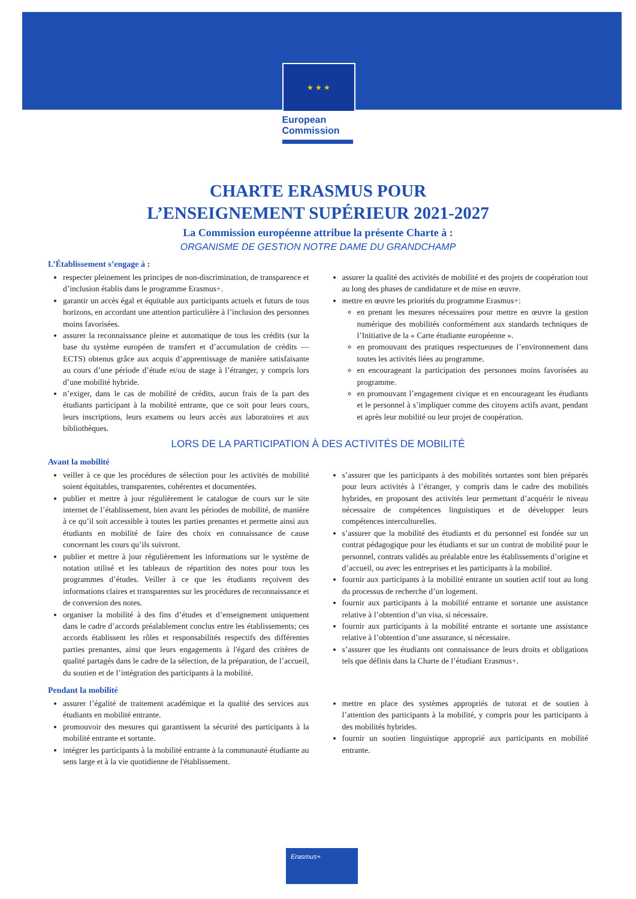★ ★ ★
European
Commission
CHARTE ERASMUS POUR
L’ENSEIGNEMENT SUPÉRIEUR 2021-2027
La Commission européenne attribue la présente Charte à :
ORGANISME DE GESTION NOTRE DAME DU GRANDCHAMP
L’Établissement s’engage à :
respecter pleinement les principes de non-discrimination, de transparence et d’inclusion établis dans le programme Erasmus+.
garantir un accès égal et équitable aux participants actuels et futurs de tous horizons, en accordant une attention particulière à l’inclusion des personnes moins favorisées.
assurer la reconnaissance pleine et automatique de tous les crédits (sur la base du système européen de transfert et d’accumulation de crédits — ECTS) obtenus grâce aux acquis d’apprentissage de manière satisfaisante au cours d’une période d’étude et/ou de stage à l’étranger, y compris lors d’une mobilité hybride.
n’exiger, dans le cas de mobilité de crédits, aucun frais de la part des étudiants participant à la mobilité entrante, que ce soit pour leurs cours, leurs inscriptions, leurs examens ou leurs accès aux laboratoires et aux bibliothèques.
assurer la qualité des activités de mobilité et des projets de coopération tout au long des phases de candidature et de mise en œuvre.
mettre en œuvre les priorités du programme Erasmus+:
en prenant les mesures nécessaires pour mettre en œuvre la gestion numérique des mobilités conformément aux standards techniques de l’Initiative de la « Carte étudiante européenne ».
en promouvant des pratiques respectueuses de l’environnement dans toutes les activités liées au programme.
en encourageant la participation des personnes moins favorisées au programme.
en promouvant l’engagement civique et en encourageant les étudiants et le personnel à s’impliquer comme des citoyens actifs avant, pendant et après leur mobilité ou leur projet de coopération.
LORS DE LA PARTICIPATION À DES ACTIVITÉS DE MOBILITÉ
Avant la mobilité
veiller à ce que les procédures de sélection pour les activités de mobilité soient équitables, transparentes, cohérentes et documentées.
publier et mettre à jour régulièrement le catalogue de cours sur le site internet de l’établissement, bien avant les périodes de mobilité, de manière à ce qu’il soit accessible à toutes les parties prenantes et permette ainsi aux étudiants en mobilité de faire des choix en connaissance de cause concernant les cours qu’ils suivront.
publier et mettre à jour régulièrement les informations sur le système de notation utilisé et les tableaux de répartition des notes pour tous les programmes d’études. Veiller à ce que les étudiants reçoivent des informations claires et transparentes sur les procédures de reconnaissance et de conversion des notes.
organiser la mobilité à des fins d’études et d’enseignement uniquement dans le cadre d’accords préalablement conclus entre les établissements; ces accords établissent les rôles et responsabilités respectifs des différentes parties prenantes, ainsi que leurs engagements à l'égard des critères de qualité partagés dans le cadre de la sélection, de la préparation, de l’accueil, du soutien et de l’intégration des participants à la mobilité.
s’assurer que les participants à des mobilités sortantes sont bien préparés pour leurs activités à l’étranger, y compris dans le cadre des mobilités hybrides, en proposant des activités leur permettant d’acquérir le niveau nécessaire de compétences linguistiques et de développer leurs compétences interculturelles.
s’assurer que la mobilité des étudiants et du personnel est fondée sur un contrat pédagogique pour les étudiants et sur un contrat de mobilité pour le personnel, contrats validés au préalable entre les établissements d’origine et d’accueil, ou avec les entreprises et les participants à la mobilité.
fournir aux participants à la mobilité entrante un soutien actif tout au long du processus de recherche d’un logement.
fournir aux participants à la mobilité entrante et sortante une assistance relative à l’obtention d’un visa, si nécessaire.
fournir aux participants à la mobilité entrante et sortante une assistance relative à l’obtention d’une assurance, si nécessaire.
s’assurer que les étudiants ont connaissance de leurs droits et obligations tels que définis dans la Charte de l’étudiant Erasmus+.
Pendant la mobilité
assurer l’égalité de traitement académique et la qualité des services aux étudiants en mobilité entrante.
promouvoir des mesures qui garantissent la sécurité des participants à la mobilité entrante et sortante.
intégrer les participants à la mobilité entrante à la communauté étudiante au sens large et à la vie quotidienne de l'établissement.
mettre en place des systèmes appropriés de tutorat et de soutien à l’attention des participants à la mobilité, y compris pour les participants à des mobilités hybrides.
fournir un soutien linguistique approprié aux participants en mobilité entrante.
Erasmus+